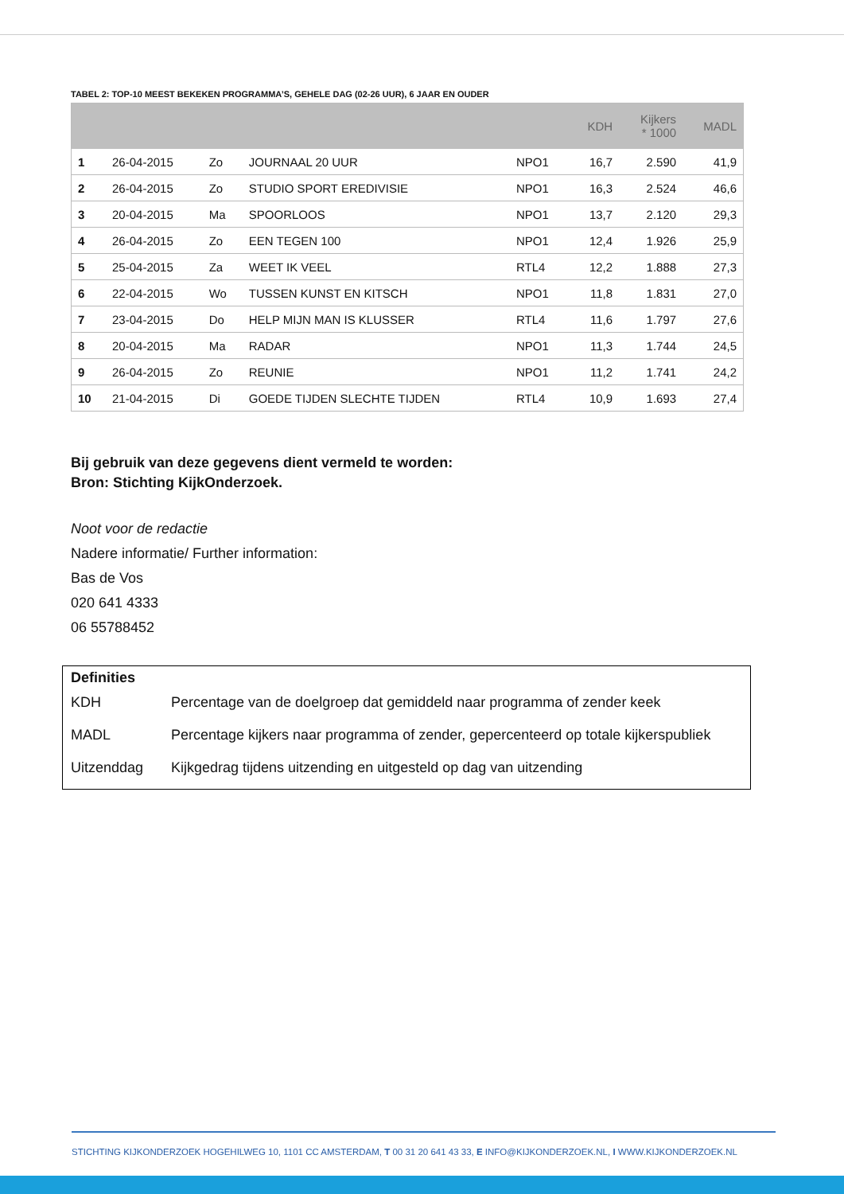TABEL 2: TOP-10 MEEST BEKEKEN PROGRAMMA’S, GEHELE DAG (02-26 UUR), 6 JAAR EN OUDER
| | | | | | KDH | Kijkers * 1000 | MADL |
| --- | --- | --- | --- | --- | --- | --- | --- |
| 1 | 26-04-2015 | Zo | JOURNAAL 20 UUR | NPO1 | 16,7 | 2.590 | 41,9 |
| 2 | 26-04-2015 | Zo | STUDIO SPORT EREDIVISIE | NPO1 | 16,3 | 2.524 | 46,6 |
| 3 | 20-04-2015 | Ma | SPOORLOOS | NPO1 | 13,7 | 2.120 | 29,3 |
| 4 | 26-04-2015 | Zo | EEN TEGEN 100 | NPO1 | 12,4 | 1.926 | 25,9 |
| 5 | 25-04-2015 | Za | WEET IK VEEL | RTL4 | 12,2 | 1.888 | 27,3 |
| 6 | 22-04-2015 | Wo | TUSSEN KUNST EN KITSCH | NPO1 | 11,8 | 1.831 | 27,0 |
| 7 | 23-04-2015 | Do | HELP MIJN MAN IS KLUSSER | RTL4 | 11,6 | 1.797 | 27,6 |
| 8 | 20-04-2015 | Ma | RADAR | NPO1 | 11,3 | 1.744 | 24,5 |
| 9 | 26-04-2015 | Zo | REUNIE | NPO1 | 11,2 | 1.741 | 24,2 |
| 10 | 21-04-2015 | Di | GOEDE TIJDEN SLECHTE TIJDEN | RTL4 | 10,9 | 1.693 | 27,4 |
Bij gebruik van deze gegevens dient vermeld te worden:
Bron: Stichting KijkOnderzoek.
Noot voor de redactie
Nadere informatie/ Further information:
Bas de Vos
020 641 4333
06 55788452
Definities
| KDH | Percentage van de doelgroep dat gemiddeld naar programma of zender keek |
| MADL | Percentage kijkers naar programma of zender, gepercenteerd op totale kijkerspubliek |
| Uitzenddag | Kijkgedrag tijdens uitzending en uitgesteld op dag van uitzending |
STICHTING KIJKONDERZOEK HOGEHILWEG 10, 1101 CC AMSTERDAM, T 00 31 20 641 43 33, E INFO@KIJKONDERZOEK.NL, I WWW.KIJKONDERZOEK.NL